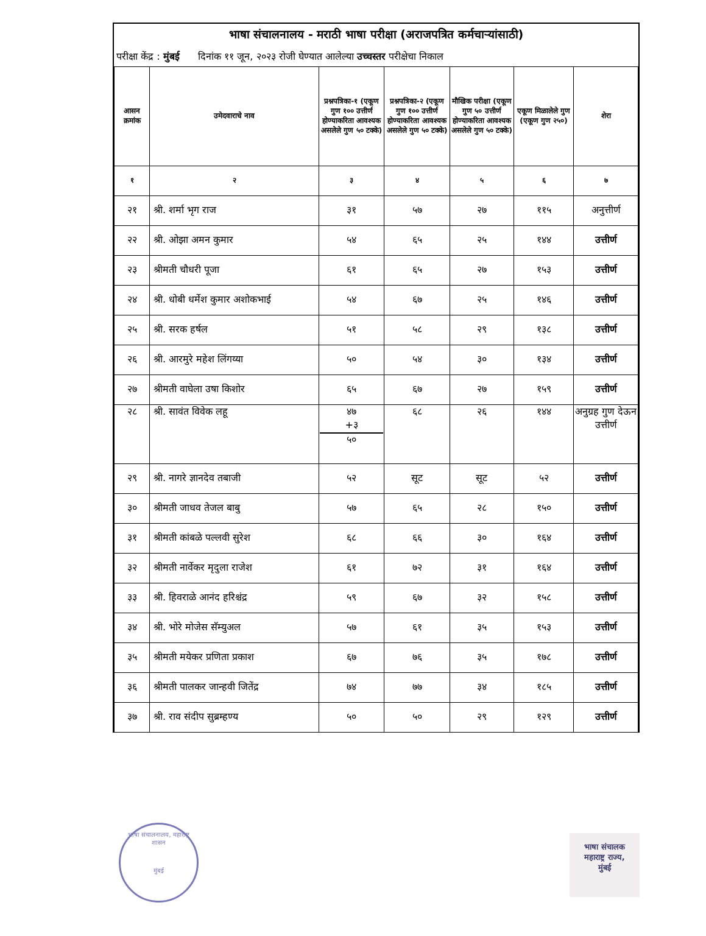भाषा संचालनालय - मराठी भाषा परीक्षा (अराजपत्रित कर्मचाऱ्यांसाठी)
परीक्षा केंद्र : मुंबई दिनांक ११ जून, २०२३ रोजी घेण्यात आलेल्या उच्चस्तर परीक्षेचा निकाल
| आसन क्रमांक | उमेदवाराचे नाव | प्रश्नपत्रिका-१ (एकूण गुण १०० उत्तीर्ण होण्याकरिता आवश्यक असलेले गुण ५० टक्के) | प्रश्नपत्रिका-२ (एकूण गुण १०० उत्तीर्ण होण्याकरिता आवश्यक असलेले गुण ५० टक्के) | मौखिक परीक्षा (एकूण गुण ५० उत्तीर्ण होण्याकरिता आवश्यक असलेले गुण ५० टक्के) | एकूण मिळालेले गुण (एकूण गुण २५०) | शेरा |
| --- | --- | --- | --- | --- | --- | --- |
| १ | २ | ३ | ४ | ५ | ६ | ७ |
| २१ | श्री. शर्मा भृग राज | ३१ | ५७ | २७ | ११५ | अनुत्तीर्ण |
| २२ | श्री. ओझा अमन कुमार | ५४ | ६५ | २५ | १४४ | उत्तीर्ण |
| २३ | श्रीमती चौधरी पूजा | ६१ | ६५ | २७ | १५३ | उत्तीर्ण |
| २४ | श्री. धोबी धर्मेश कुमार अशोकभाई | ५४ | ६७ | २५ | १४६ | उत्तीर्ण |
| २५ | श्री. सरक हर्षल | ५१ | ५८ | २९ | १३८ | उत्तीर्ण |
| २६ | श्री. आरमुरे महेश लिंगय्या | ५० | ५४ | ३० | १३४ | उत्तीर्ण |
| २७ | श्रीमती वाघेला उषा किशोर | ६५ | ६७ | २७ | १५९ | उत्तीर्ण |
| २८ | श्री. सावंत विवेक लहू | ४७ +३ ५० | ६८ | २६ | १४४ | अनुग्रह गुण देऊन उत्तीर्ण |
| २९ | श्री. नागरे ज्ञानदेव तबाजी | ५२ | सूट | सूट | ५२ | उत्तीर्ण |
| ३० | श्रीमती जाधव तेजल बाबु | ५७ | ६५ | २८ | १५० | उत्तीर्ण |
| ३१ | श्रीमती कांबळे पल्लवी सुरेश | ६८ | ६६ | ३० | १६४ | उत्तीर्ण |
| ३२ | श्रीमती नार्वेकर मृदुला राजेश | ६१ | ७२ | ३१ | १६४ | उत्तीर्ण |
| ३३ | श्री. हिवराळे आनंद हरिश्चंद्र | ५९ | ६७ | ३२ | १५८ | उत्तीर्ण |
| ३४ | श्री. भोरे मोजेस सॅम्युअल | ५७ | ६१ | ३५ | १५३ | उत्तीर्ण |
| ३५ | श्रीमती मयेकर प्रणिता प्रकाश | ६७ | ७६ | ३५ | १७८ | उत्तीर्ण |
| ३६ | श्रीमती पालकर जान्हवी जितेंद्र | ७४ | ७७ | ३४ | १८५ | उत्तीर्ण |
| ३७ | श्री. राव संदीप सुब्रम्हण्य | ५० | ५० | २९ | १२९ | उत्तीर्ण |
भाषा संचालनालय, महाराष्ट्र शासन
मुंबई
भाषा संचालक
महाराष्ट्र राज्य,
मुंबई